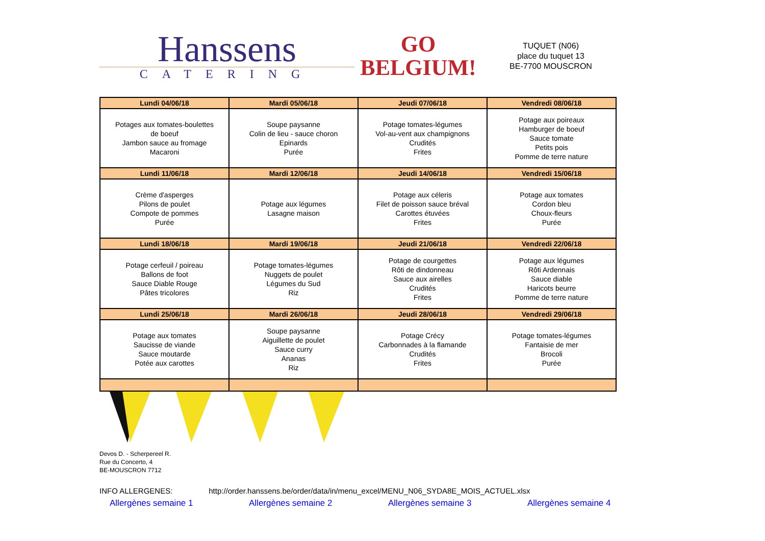Hanssens
CATERING
GO
BELGIUM!
TUQUET (N06)
place du tuquet 13
BE-7700 MOUSCRON
| Lundi 04/06/18 | Mardi 05/06/18 | Jeudi 07/06/18 | Vendredi 08/06/18 |
| --- | --- | --- | --- |
| Potages aux tomates-boulettes de boeuf Jambon sauce au fromage Macaroni | Soupe paysanne Colin de lieu - sauce choron Epinards Purée | Potage tomates-légumes Vol-au-vent aux champignons Crudités Frites | Potage aux poireaux Hamburger de boeuf Sauce tomate Petits pois Pomme de terre nature |
| Lundi 11/06/18 | Mardi 12/06/18 | Jeudi 14/06/18 | Vendredi 15/06/18 |
| Crème d'asperges Pilons de poulet Compote de pommes Purée | Potage aux légumes Lasagne maison | Potage aux céleris Filet de poisson sauce bréval Carottes étuvées Frites | Potage aux tomates Cordon bleu Choux-fleurs Purée |
| Lundi 18/06/18 | Mardi 19/06/18 | Jeudi 21/06/18 | Vendredi 22/06/18 |
| Potage cerfeuil / poireau Ballons de foot Sauce Diable Rouge Pâtes tricolores | Potage tomates-légumes Nuggets de poulet Légumes du Sud Riz | Potage de courgettes Rôti de dindonneau Sauce aux airelles Crudités Frites | Potage aux légumes Rôti Ardennais Sauce diable Haricots beurre Pomme de terre nature |
| Lundi 25/06/18 | Mardi 26/06/18 | Jeudi 28/06/18 | Vendredi 29/06/18 |
| Potage aux tomates Saucisse de viande Sauce moutarde Potée aux carottes | Soupe paysanne Aiguillette de poulet Sauce curry Ananas Riz | Potage Crécy Carbonnades à la flamande Crudités Frites | Potage tomates-légumes Fantaisie de mer Brocoli Purée |
Devos D. - Scherpereel R.
Rue du Concerto, 4
BE-MOUSCRON 7712
INFO ALLERGENES: http://order.hanssens.be/order/data/in/menu_excel/MENU_N06_SYDA8E_MOIS_ACTUEL.xlsx
Allergènes semaine 1 Allergènes semaine 2 Allergènes semaine 3 Allergènes semaine 4